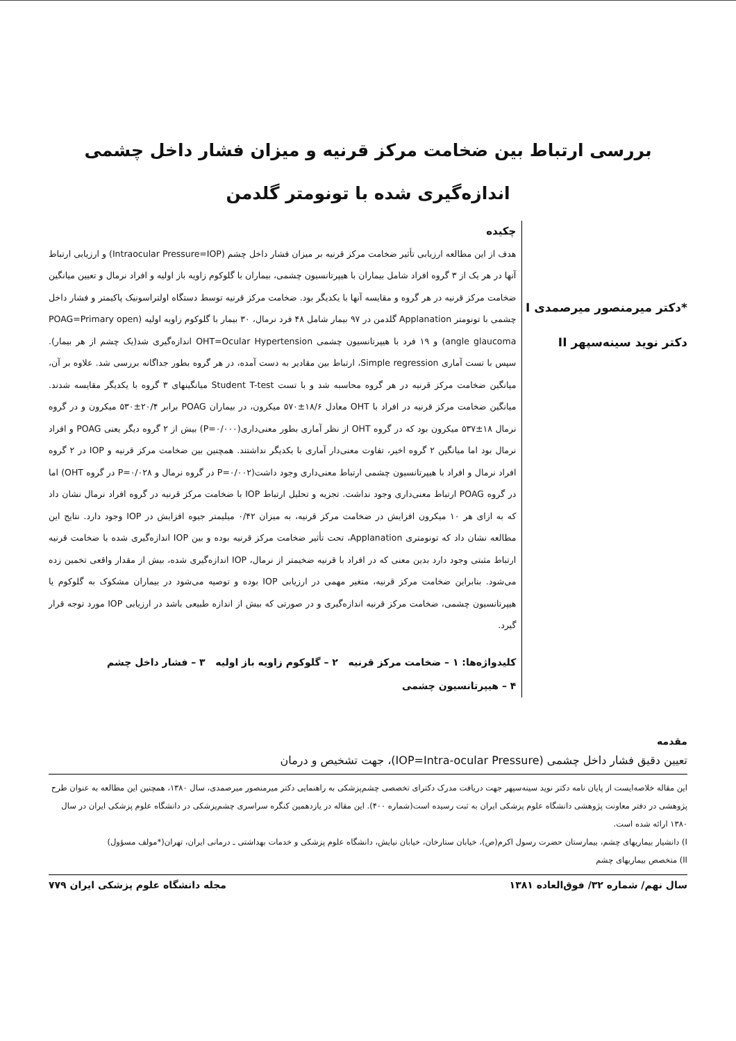بررسی ارتباط بین ضخامت مرکز قرنیه و میزان فشار داخل چشمی اندازه‌گیری شده با تونومتر گلدمن
*دکتر میرمنصور میرصمدی I
دکتر نوید سینه‌سپهر II
چکیده
هدف از این مطالعه ارزیابی تأثیر ضخامت مرکز قرنیه بر میزان فشار داخل چشم (Intraocular Pressure=IOP) و ارزیابی ارتباط آنها در هر یک از ۳ گروه افراد شامل بیماران با هیپرتانسیون چشمی، بیماران با گلوکوم زاویه باز اولیه و افراد نرمال و تعیین میانگین ضخامت مرکز قرنیه در هر گروه و مقایسه آنها با یکدیگر بود. ضخامت مرکز قرنیه توسط دستگاه اولتراسونیک پاکیمتر و فشار داخل چشمی با تونومتر Applanation گلدمن در ۹۷ بیمار شامل ۴۸ فرد نرمال، ۳۰ بیمار با گلوکوم زاویه اولیه (POAG=Primary open angle glaucoma) و ۱۹ فرد با هیپرتانسیون چشمی OHT=Ocular Hypertension اندازه‌گیری شد(یک چشم از هر بیمار). سپس با تست آماری Simple regression، ارتباط بین مقادیر به دست آمده، در هر گروه بطور جداگانه بررسی شد. علاوه بر آن، میانگین ضخامت مرکز قرنیه در هر گروه محاسبه شد و با تست Student T-test میانگینهای ۳ گروه با یکدیگر مقایسه شدند. میانگین ضخامت مرکز قرنیه در افراد با OHT معادل ۱۸/۶±۵۷۰ میکرون، در بیماران POAG برابر ۲۰/۴±۵۳۰ میکرون و در گروه نرمال ۱۸±۵۳۷ میکرون بود که در گروه OHT از نظر آماری بطور معنی‌داری(P=۰/۰۰۰) بیش از ۲ گروه دیگر یعنی POAG و افراد نرمال بود اما میانگین ۲ گروه اخیر، تفاوت معنی‌دار آماری با یکدیگر نداشتند. همچنین بین ضخامت مرکز قرنیه و IOP در ۲ گروه افراد نرمال و افراد با هیپرتانسیون چشمی ارتباط معنی‌داری وجود داشت(P=۰/۰۰۲ در گروه نرمال و P=۰/۰۲۸ در گروه OHT) اما در گروه POAG ارتباط معنی‌داری وجود نداشت. تجزیه و تحلیل ارتباط IOP با ضخامت مرکز قرنیه در گروه افراد نرمال نشان داد که به ازای هر ۱۰ میکرون افزایش در ضخامت مرکز قرنیه، به میزان ۰/۴۲ میلیمتر جیوه افزایش در IOP وجود دارد. نتایج این مطالعه نشان داد که تونومتری Applanation، تحت تأثیر ضخامت مرکز قرنیه بوده و بین IOP اندازه‌گیری شده با ضخامت قرنیه ارتباط مثبتی وجود دارد بدین معنی که در افراد با قرنیه ضخیمتر از نرمال، IOP اندازه‌گیری شده، بیش از مقدار واقعی تخمین زده می‌شود. بنابراین ضخامت مرکز قرنیه، متغیر مهمی در ارزیابی IOP بوده و توصیه می‌شود در بیماران مشکوک به گلوکوم یا هیپرتانسیون چشمی، ضخامت مرکز قرنیه اندازه‌گیری و در صورتی که بیش از اندازه طبیعی باشد در ارزیابی IOP مورد توجه قرار گیرد.
کلیدواژه‌ها: ۱ – ضخامت مرکز قرنیه ۲ – گلوکوم زاویه باز اولیه ۳ – فشار داخل چشم
۴ – هیپرتانسیون چشمی
مقدمه
تعیین دقیق فشار داخل چشمی (IOP=Intra-ocular Pressure)، جهت تشخیص و درمان
این مقاله خلاصه‌ایست از پایان نامه دکتر نوید سینه‌سپهر جهت دریافت مدرک دکترای تخصصی چشم‌پزشکی به راهنمایی دکتر میرمنصور میرصمدی، سال ۱۳۸۰، همچنین این مطالعه به عنوان طرح پژوهشی در دفتر معاونت پژوهشی دانشگاه علوم پزشکی ایران به ثبت رسیده است(شماره ۴۰۰). این مقاله در یازدهمین کنگره سراسری چشم‌پزشکی در دانشگاه علوم پزشکی ایران در سال ۱۳۸۰ ارائه شده است.
I) دانشیار بیماریهای چشم، بیمارستان حضرت رسول اکرم(ص)، خیابان ستارخان، خیابان نیایش، دانشگاه علوم پزشکی و خدمات بهداشتی ـ درمانی ایران، تهران(*مولف مسؤول)
II) متخصص بیماریهای چشم
سال نهم/ شماره ۳۲/ فوق‌العاده ۱۳۸۱ مجله دانشگاه علوم پزشکی ایران ۷۷۹